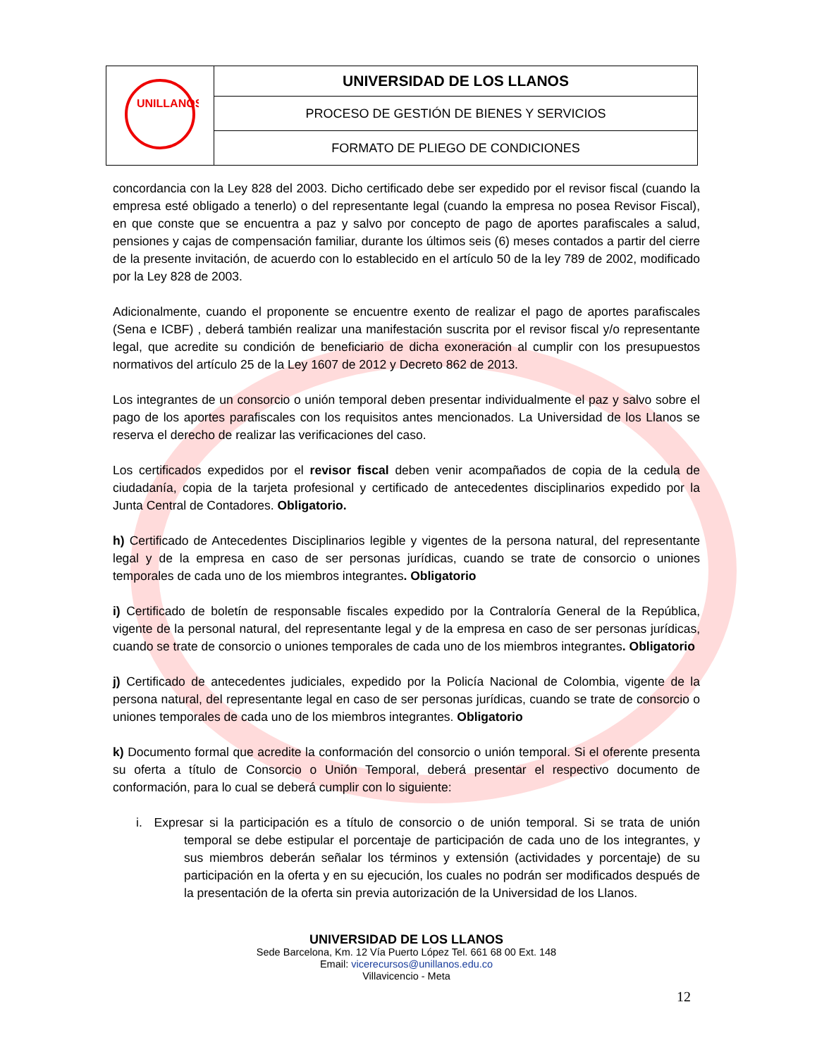| UNILLANOS | UNIVERSIDAD DE LOS LLANOS |
| | PROCESO DE GESTIÓN DE BIENES Y SERVICIOS |
| | FORMATO DE PLIEGO DE CONDICIONES |
concordancia con la Ley 828 del 2003. Dicho certificado debe ser expedido por el revisor fiscal (cuando la empresa esté obligado a tenerlo) o del representante legal (cuando la empresa no posea Revisor Fiscal), en que conste que se encuentra a paz y salvo por concepto de pago de aportes parafiscales a salud, pensiones y cajas de compensación familiar, durante los últimos seis (6) meses contados a partir del cierre de la presente invitación, de acuerdo con lo establecido en el artículo 50 de la ley 789 de 2002, modificado por la Ley 828 de 2003.
Adicionalmente, cuando el proponente se encuentre exento de realizar el pago de aportes parafiscales (Sena e ICBF) , deberá también realizar una manifestación suscrita por el revisor fiscal y/o representante legal, que acredite su condición de beneficiario de dicha exoneración al cumplir con los presupuestos normativos del artículo 25 de la Ley 1607 de 2012 y Decreto 862 de 2013.
Los integrantes de un consorcio o unión temporal deben presentar individualmente el paz y salvo sobre el pago de los aportes parafiscales con los requisitos antes mencionados. La Universidad de los Llanos se reserva el derecho de realizar las verificaciones del caso.
Los certificados expedidos por el revisor fiscal deben venir acompañados de copia de la cedula de ciudadanía, copia de la tarjeta profesional y certificado de antecedentes disciplinarios expedido por la Junta Central de Contadores. Obligatorio.
h) Certificado de Antecedentes Disciplinarios legible y vigentes de la persona natural, del representante legal y de la empresa en caso de ser personas jurídicas, cuando se trate de consorcio o uniones temporales de cada uno de los miembros integrantes. Obligatorio
i) Certificado de boletín de responsable fiscales expedido por la Contraloría General de la República, vigente de la personal natural, del representante legal y de la empresa en caso de ser personas jurídicas, cuando se trate de consorcio o uniones temporales de cada uno de los miembros integrantes. Obligatorio
j) Certificado de antecedentes judiciales, expedido por la Policía Nacional de Colombia, vigente de la persona natural, del representante legal en caso de ser personas jurídicas, cuando se trate de consorcio o uniones temporales de cada uno de los miembros integrantes. Obligatorio
k) Documento formal que acredite la conformación del consorcio o unión temporal. Si el oferente presenta su oferta a título de Consorcio o Unión Temporal, deberá presentar el respectivo documento de conformación, para lo cual se deberá cumplir con lo siguiente:
i. Expresar si la participación es a título de consorcio o de unión temporal. Si se trata de unión temporal se debe estipular el porcentaje de participación de cada uno de los integrantes, y sus miembros deberán señalar los términos y extensión (actividades y porcentaje) de su participación en la oferta y en su ejecución, los cuales no podrán ser modificados después de la presentación de la oferta sin previa autorización de la Universidad de los Llanos.
UNIVERSIDAD DE LOS LLANOS
Sede Barcelona, Km. 12 Vía Puerto López Tel. 661 68 00 Ext. 148
Email: vicerecursos@unillanos.edu.co
Villavicencio - Meta
12